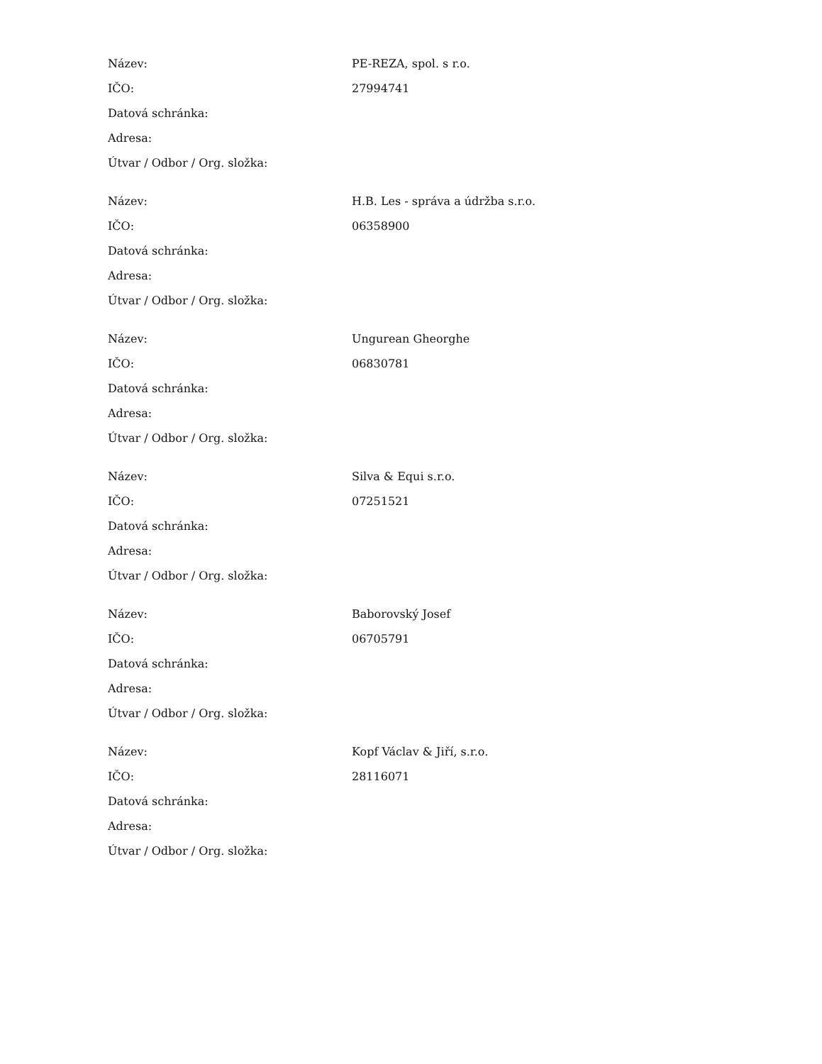| Název: | PE-REZA, spol. s r.o. |
| IČO: | 27994741 |
| Datová schránka: | |
| Adresa: | |
| Útvar / Odbor / Org. složka: | |
| Název: | H.B. Les - správa a údržba s.r.o. |
| IČO: | 06358900 |
| Datová schránka: | |
| Adresa: | |
| Útvar / Odbor / Org. složka: | |
| Název: | Ungurean Gheorghe |
| IČO: | 06830781 |
| Datová schránka: | |
| Adresa: | |
| Útvar / Odbor / Org. složka: | |
| Název: | Silva & Equi s.r.o. |
| IČO: | 07251521 |
| Datová schránka: | |
| Adresa: | |
| Útvar / Odbor / Org. složka: | |
| Název: | Baborovský Josef |
| IČO: | 06705791 |
| Datová schránka: | |
| Adresa: | |
| Útvar / Odbor / Org. složka: | |
| Název: | Kopf Václav & Jiří, s.r.o. |
| IČO: | 28116071 |
| Datová schránka: | |
| Adresa: | |
| Útvar / Odbor / Org. složka: | |